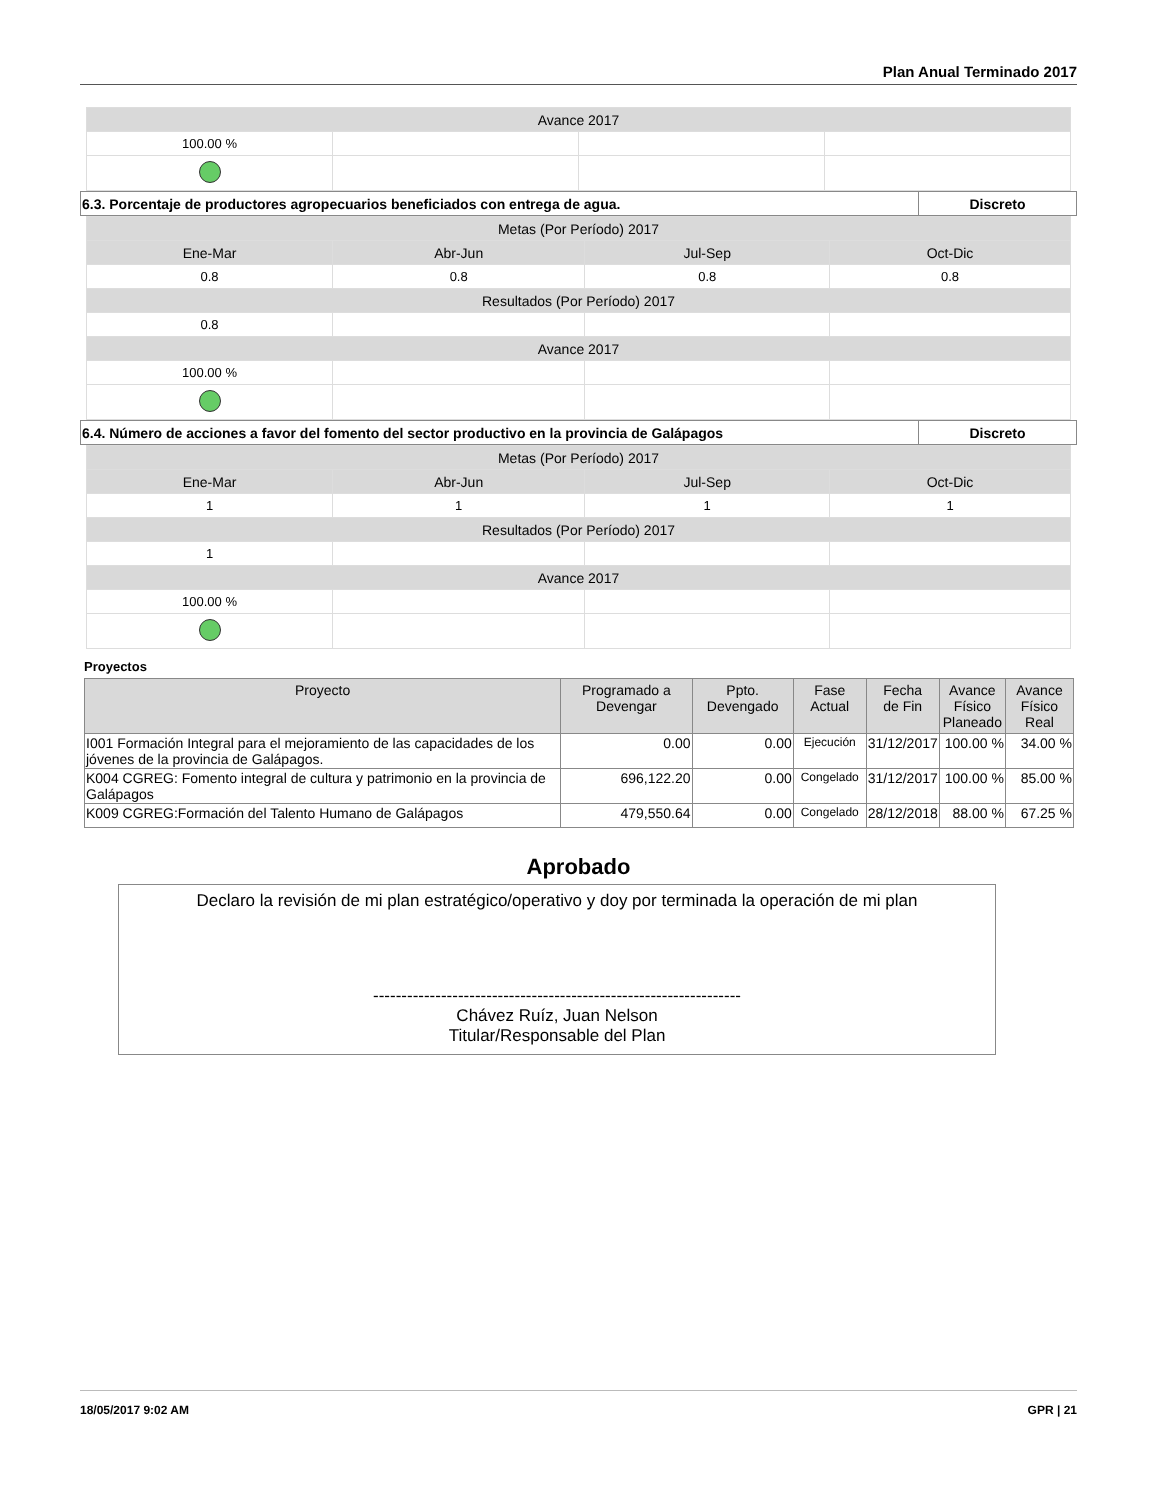Plan Anual Terminado 2017
| Avance 2017 | | | |
| 100.00 % | | | |
| 6.3. Porcentaje de productores agropecuarios beneficiados con entrega de agua. | Discreto |
| Metas (Por Período) 2017 | | | |
| Ene-Mar | Abr-Jun | Jul-Sep | Oct-Dic |
| 0.8 | 0.8 | 0.8 | 0.8 |
| Resultados (Por Período) 2017 | | | |
| 0.8 | | | |
| Avance 2017 | | | |
| 100.00 % | | | |
| 6.4. Número de acciones a favor del fomento del sector productivo en la provincia de Galápagos | Discreto |
| Metas (Por Período) 2017 | | | |
| Ene-Mar | Abr-Jun | Jul-Sep | Oct-Dic |
| 1 | 1 | 1 | 1 |
| Resultados (Por Período) 2017 | | | |
| 1 | | | |
| Avance 2017 | | | |
| 100.00 % | | | |
Proyectos
| Proyecto | Programado a Devengar | Ppto. Devengado | Fase Actual | Fecha de Fin | Avance Físico Planeado | Avance Físico Real |
| --- | --- | --- | --- | --- | --- | --- |
| I001 Formación Integral para el mejoramiento de las capacidades de los jóvenes de la provincia de Galápagos. | 0.00 | 0.00 | Ejecución | 31/12/2017 | 100.00 % | 34.00 % |
| K004 CGREG: Fomento integral de cultura y patrimonio en la provincia de Galápagos | 696,122.20 | 0.00 | Congelado | 31/12/2017 | 100.00 % | 85.00 % |
| K009 CGREG:Formación del Talento Humano de Galápagos | 479,550.64 | 0.00 | Congelado | 28/12/2018 | 88.00 % | 67.25 % |
Aprobado
Declaro la revisión de mi plan estratégico/operativo y doy por terminada la operación de mi plan
-----------------------------------------------------------------
Chávez Ruíz, Juan Nelson
Titular/Responsable del Plan
18/05/2017 9:02 AM GPR | 21